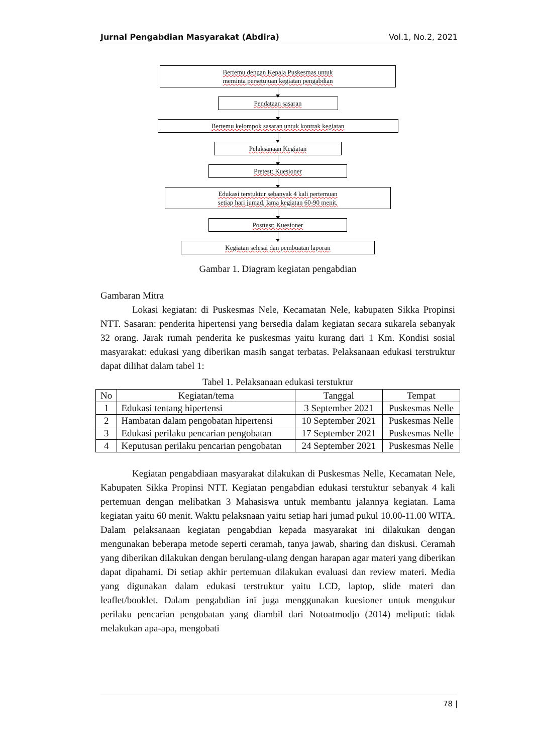Jurnal Pengabdian Masyarakat (Abdira) Vol.1, No.2, 2021
Bertemu dengan Kepala Puskesmas untuk
meminta persetujuan kegiatan pengabdian
Pendataan sasaran
Bertemu kelompok sasaran untuk kontrak kegiatan
Pelaksanaan Kegiatan
Pretest: Kuesioner
Edukasi terstuktur sebanyak 4 kali pertemuan
setiap hari jumad, lama kegiatan 60-90 menit.
Posttest: Kuesioner
Kegiatan selesai dan pembuatan laporan
Gambar 1. Diagram kegiatan pengabdian
Gambaran Mitra
Lokasi kegiatan: di Puskesmas Nele, Kecamatan Nele, kabupaten Sikka Propinsi NTT. Sasaran: penderita hipertensi yang bersedia dalam kegiatan secara sukarela sebanyak 32 orang. Jarak rumah penderita ke puskesmas yaitu kurang dari 1 Km. Kondisi sosial masyarakat: edukasi yang diberikan masih sangat terbatas. Pelaksanaan edukasi terstruktur dapat dilihat dalam tabel 1:
Tabel 1. Pelaksanaan edukasi terstuktur
| No | Kegiatan/tema | Tanggal | Tempat |
| --- | --- | --- | --- |
| 1 | Edukasi tentang hipertensi | 3 September 2021 | Puskesmas Nelle |
| 2 | Hambatan dalam pengobatan hipertensi | 10 September 2021 | Puskesmas Nelle |
| 3 | Edukasi perilaku pencarian pengobatan | 17 September 2021 | Puskesmas Nelle |
| 4 | Keputusan perilaku pencarian pengobatan | 24 September 2021 | Puskesmas Nelle |
Kegiatan pengabdiaan masyarakat dilakukan di Puskesmas Nelle, Kecamatan Nele, Kabupaten Sikka Propinsi NTT. Kegiatan pengabdian edukasi terstuktur sebanyak 4 kali pertemuan dengan melibatkan 3 Mahasiswa untuk membantu jalannya kegiatan. Lama kegiatan yaitu 60 menit. Waktu pelaksnaan yaitu setiap hari jumad pukul 10.00-11.00 WITA. Dalam pelaksanaan kegiatan pengabdian kepada masyarakat ini dilakukan dengan mengunakan beberapa metode seperti ceramah, tanya jawab, sharing dan diskusi. Ceramah yang diberikan dilakukan dengan berulang-ulang dengan harapan agar materi yang diberikan dapat dipahami. Di setiap akhir pertemuan dilakukan evaluasi dan review materi. Media yang digunakan dalam edukasi terstruktur yaitu LCD, laptop, slide materi dan leaflet/booklet. Dalam pengabdian ini juga menggunakan kuesioner untuk mengukur perilaku pencarian pengobatan yang diambil dari Notoatmodjo (2014) meliputi: tidak melakukan apa-apa, mengobati
78 |